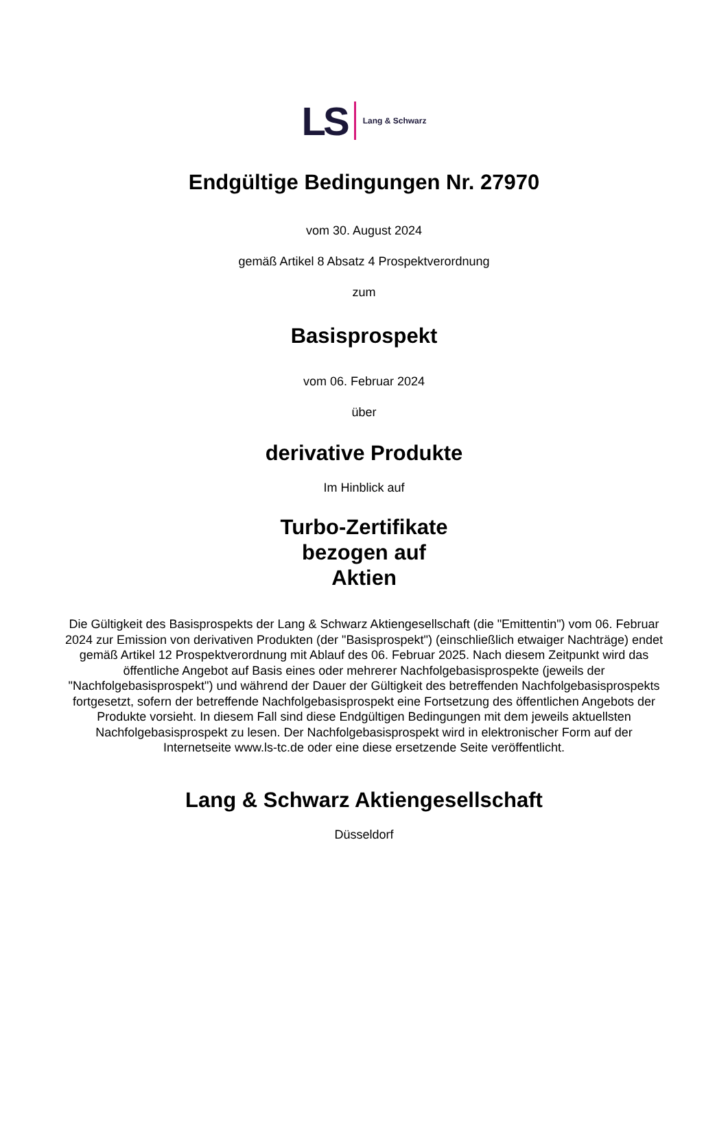LS Lang & Schwarz
Endgültige Bedingungen Nr. 27970
vom 30. August 2024
gemäß Artikel 8 Absatz 4 Prospektverordnung
zum
Basisprospekt
vom 06. Februar 2024
über
derivative Produkte
Im Hinblick auf
Turbo-Zertifikate
bezogen auf
Aktien
Die Gültigkeit des Basisprospekts der Lang & Schwarz Aktiengesellschaft (die "Emittentin") vom 06. Februar 2024 zur Emission von derivativen Produkten (der "Basisprospekt") (einschließlich etwaiger Nachträge) endet gemäß Artikel 12 Prospektverordnung mit Ablauf des 06. Februar 2025. Nach diesem Zeitpunkt wird das öffentliche Angebot auf Basis eines oder mehrerer Nachfolgebasisprospekte (jeweils der "Nachfolgebasisprospekt") und während der Dauer der Gültigkeit des betreffenden Nachfolgebasisprospekts fortgesetzt, sofern der betreffende Nachfolgebasisprospekt eine Fortsetzung des öffentlichen Angebots der Produkte vorsieht. In diesem Fall sind diese Endgültigen Bedingungen mit dem jeweils aktuellsten Nachfolgebasisprospekt zu lesen. Der Nachfolgebasisprospekt wird in elektronischer Form auf der Internetseite www.ls-tc.de oder eine diese ersetzende Seite veröffentlicht.
Lang & Schwarz Aktiengesellschaft
Düsseldorf